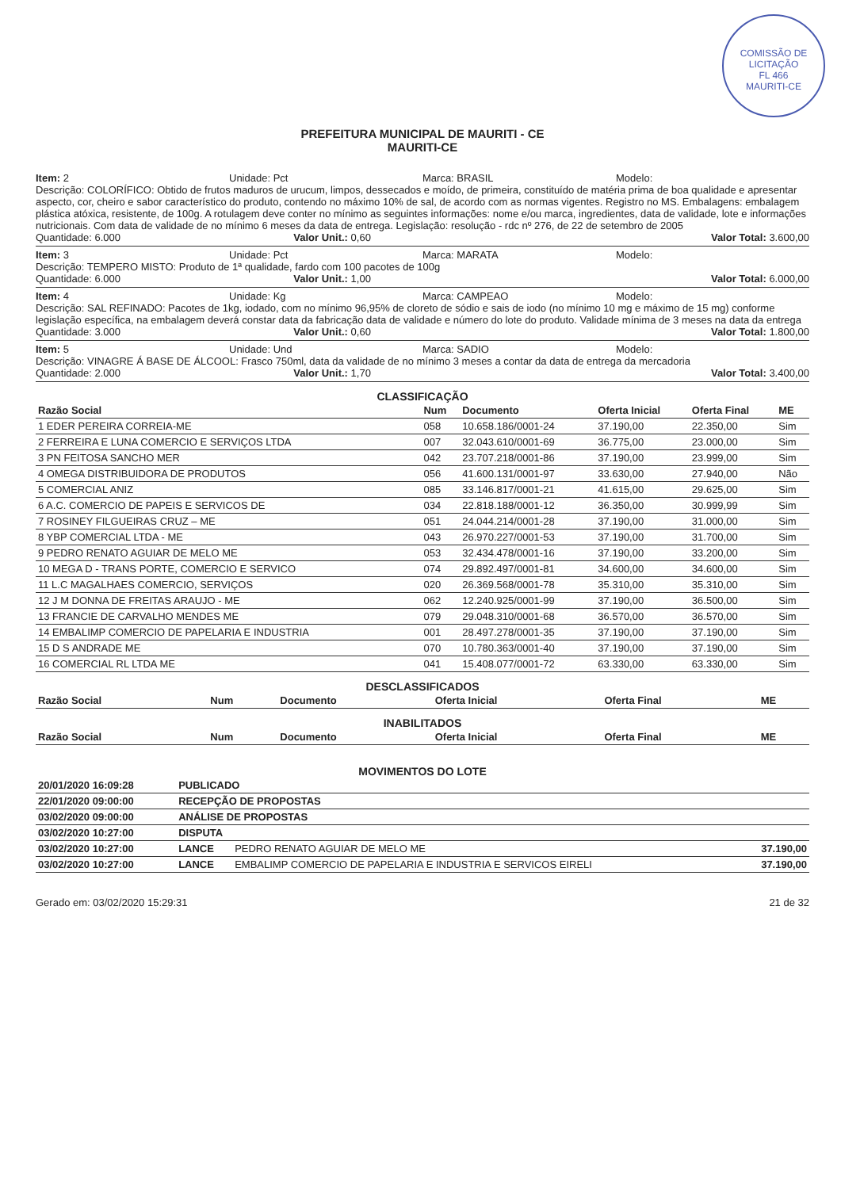COMISSÃO DE LICITAÇÃO
FL 466
MAURITI-CE
PREFEITURA MUNICIPAL DE MAURITI - CE
MAURITI-CE
Item: 2 Unidade: Pct Marca: BRASIL Modelo:
Descrição: COLORÍFICO: Obtido de frutos maduros de urucum, limpos, dessecados e moído, de primeira, constituído de matéria prima de boa qualidade e apresentar aspecto, cor, cheiro e sabor característico do produto, contendo no máximo 10% de sal, de acordo com as normas vigentes. Registro no MS. Embalagens: embalagem plástica atóxica, resistente, de 100g. A rotulagem deve conter no mínimo as seguintes informações: nome e/ou marca, ingredientes, data de validade, lote e informações nutricionais. Com data de validade de no mínimo 6 meses da data de entrega. Legislação: resolução - rdc nº 276, de 22 de setembro de 2005
Quantidade: 6.000 Valor Unit.: 0,60 Valor Total: 3.600,00
Item: 3 Unidade: Pct Marca: MARATA Modelo:
Descrição: TEMPERO MISTO: Produto de 1ª qualidade, fardo com 100 pacotes de 100g
Quantidade: 6.000 Valor Unit.: 1,00 Valor Total: 6.000,00
Item: 4 Unidade: Kg Marca: CAMPEAO Modelo:
Descrição: SAL REFINADO: Pacotes de 1kg, iodado, com no mínimo 96,95% de cloreto de sódio e sais de iodo (no mínimo 10 mg e máximo de 15 mg) conforme legislação específica, na embalagem deverá constar data da fabricação data de validade e número do lote do produto. Validade mínima de 3 meses na data da entrega
Quantidade: 3.000 Valor Unit.: 0,60 Valor Total: 1.800,00
Item: 5 Unidade: Und Marca: SADIO Modelo:
Descrição: VINAGRE Á BASE DE ÁLCOOL: Frasco 750ml, data da validade de no mínimo 3 meses a contar da data de entrega da mercadoria
Quantidade: 2.000 Valor Unit.: 1,70 Valor Total: 3.400,00
CLASSIFICAÇÃO
| Razão Social | Num | Documento | Oferta Inicial | Oferta Final | ME |
| --- | --- | --- | --- | --- | --- |
| 1 EDER PEREIRA CORREIA-ME | 058 | 10.658.186/0001-24 | 37.190,00 | 22.350,00 | Sim |
| 2 FERREIRA E LUNA COMERCIO E SERVIÇOS LTDA | 007 | 32.043.610/0001-69 | 36.775,00 | 23.000,00 | Sim |
| 3 PN FEITOSA SANCHO MER | 042 | 23.707.218/0001-86 | 37.190,00 | 23.999,00 | Sim |
| 4 OMEGA DISTRIBUIDORA DE PRODUTOS | 056 | 41.600.131/0001-97 | 33.630,00 | 27.940,00 | Não |
| 5 COMERCIAL ANIZ | 085 | 33.146.817/0001-21 | 41.615,00 | 29.625,00 | Sim |
| 6 A.C. COMERCIO DE PAPEIS E SERVICOS DE | 034 | 22.818.188/0001-12 | 36.350,00 | 30.999,99 | Sim |
| 7 ROSINEY FILGUEIRAS CRUZ – ME | 051 | 24.044.214/0001-28 | 37.190,00 | 31.000,00 | Sim |
| 8 YBP COMERCIAL LTDA - ME | 043 | 26.970.227/0001-53 | 37.190,00 | 31.700,00 | Sim |
| 9 PEDRO RENATO AGUIAR DE MELO ME | 053 | 32.434.478/0001-16 | 37.190,00 | 33.200,00 | Sim |
| 10 MEGA D - TRANS PORTE, COMERCIO E SERVICO | 074 | 29.892.497/0001-81 | 34.600,00 | 34.600,00 | Sim |
| 11 L.C MAGALHAES COMERCIO, SERVIÇOS | 020 | 26.369.568/0001-78 | 35.310,00 | 35.310,00 | Sim |
| 12 J M DONNA DE FREITAS ARAUJO - ME | 062 | 12.240.925/0001-99 | 37.190,00 | 36.500,00 | Sim |
| 13 FRANCIE DE CARVALHO MENDES ME | 079 | 29.048.310/0001-68 | 36.570,00 | 36.570,00 | Sim |
| 14 EMBALIMP COMERCIO DE PAPELARIA E INDUSTRIA | 001 | 28.497.278/0001-35 | 37.190,00 | 37.190,00 | Sim |
| 15 D S ANDRADE ME | 070 | 10.780.363/0001-40 | 37.190,00 | 37.190,00 | Sim |
| 16 COMERCIAL RL LTDA ME | 041 | 15.408.077/0001-72 | 63.330,00 | 63.330,00 | Sim |
DESCLASSIFICADOS
| Razão Social | Num | Documento | Oferta Inicial | Oferta Final | ME |
| --- | --- | --- | --- | --- | --- |
INABILITADOS
| Razão Social | Num | Documento | Oferta Inicial | Oferta Final | ME |
| --- | --- | --- | --- | --- | --- |
MOVIMENTOS DO LOTE
| 20/01/2020 16:09:28 | PUBLICADO | | |
| --- | --- | --- | --- |
| 22/01/2020 09:00:00 | RECEPÇÃO DE PROPOSTAS | | |
| 03/02/2020 09:00:00 | ANÁLISE DE PROPOSTAS | | |
| 03/02/2020 10:27:00 | DISPUTA | | |
| 03/02/2020 10:27:00 | LANCE | PEDRO RENATO AGUIAR DE MELO ME | 37.190,00 |
| 03/02/2020 10:27:00 | LANCE | EMBALIMP COMERCIO DE PAPELARIA E INDUSTRIA E SERVICOS EIRELI | 37.190,00 |
Gerado em: 03/02/2020 15:29:31 21 de 32